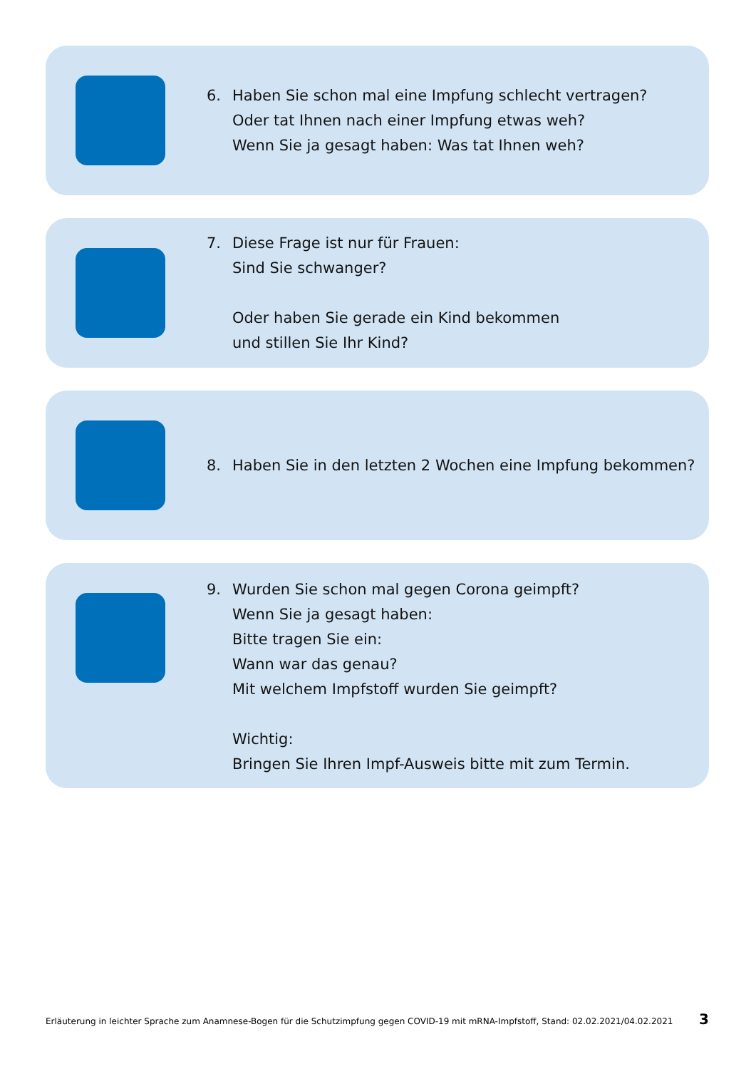6. Haben Sie schon mal eine Impfung schlecht vertragen?
Oder tat Ihnen nach einer Impfung etwas weh?
Wenn Sie ja gesagt haben: Was tat Ihnen weh?
7. Diese Frage ist nur für Frauen:
Sind Sie schwanger?
Oder haben Sie gerade ein Kind bekommen
und stillen Sie Ihr Kind?
8. Haben Sie in den letzten 2 Wochen eine Impfung bekommen?
9. Wurden Sie schon mal gegen Corona geimpft?
Wenn Sie ja gesagt haben:
Bitte tragen Sie ein:
Wann war das genau?
Mit welchem Impfstoff wurden Sie geimpft?
Wichtig:
Bringen Sie Ihren Impf-Ausweis bitte mit zum Termin.
Erläuterung in leichter Sprache zum Anamnese-Bogen für die Schutzimpfung gegen COVID-19 mit mRNA-Impfstoff, Stand: 02.02.2021/04.02.2021 3